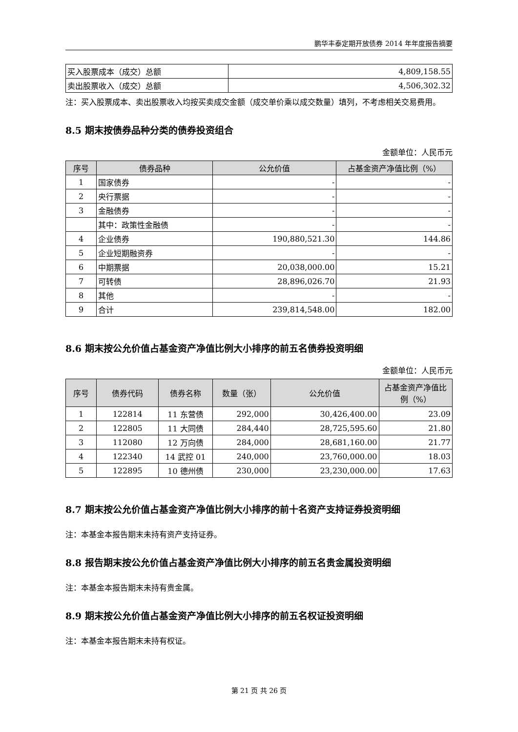鹏华丰泰定期开放债券 2014 年年度报告摘要
| 买入股票成本（成交）总额 | 4,809,158.55 |
| 卖出股票收入（成交）总额 | 4,506,302.32 |
注：买入股票成本、卖出股票收入均按买卖成交金额（成交单价乘以成交数量）填列，不考虑相关交易费用。
8.5 期末按债券品种分类的债券投资组合
金额单位：人民币元
| 序号 | 债券品种 | 公允价值 | 占基金资产净值比例（%） |
| --- | --- | --- | --- |
| 1 | 国家债券 | - | - |
| 2 | 央行票据 | - | - |
| 3 | 金融债券 | - | - |
| | 其中：政策性金融债 | - | - |
| 4 | 企业债券 | 190,880,521.30 | 144.86 |
| 5 | 企业短期融资券 | - | - |
| 6 | 中期票据 | 20,038,000.00 | 15.21 |
| 7 | 可转债 | 28,896,026.70 | 21.93 |
| 8 | 其他 | - | - |
| 9 | 合计 | 239,814,548.00 | 182.00 |
8.6 期末按公允价值占基金资产净值比例大小排序的前五名债券投资明细
金额单位：人民币元
| 序号 | 债券代码 | 债券名称 | 数量（张） | 公允价值 | 占基金资产净值比例（%） |
| --- | --- | --- | --- | --- | --- |
| 1 | 122814 | 11 东营债 | 292,000 | 30,426,400.00 | 23.09 |
| 2 | 122805 | 11 大同债 | 284,440 | 28,725,595.60 | 21.80 |
| 3 | 112080 | 12 万向债 | 284,000 | 28,681,160.00 | 21.77 |
| 4 | 122340 | 14 武控 01 | 240,000 | 23,760,000.00 | 18.03 |
| 5 | 122895 | 10 德州债 | 230,000 | 23,230,000.00 | 17.63 |
8.7 期末按公允价值占基金资产净值比例大小排序的前十名资产支持证券投资明细
注：本基金本报告期末未持有资产支持证券。
8.8 报告期末按公允价值占基金资产净值比例大小排序的前五名贵金属投资明细
注：本基金本报告期末未持有贵金属。
8.9 期末按公允价值占基金资产净值比例大小排序的前五名权证投资明细
注：本基金本报告期末未持有权证。
第 21 页 共 26 页